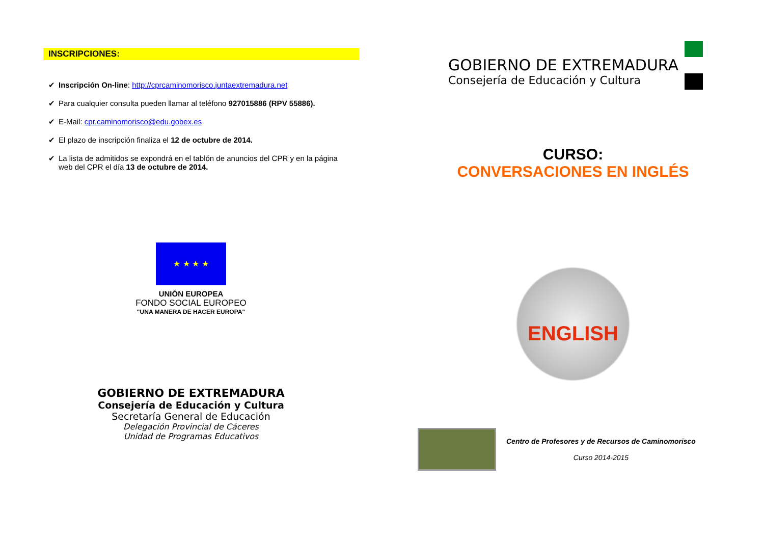INSCRIPCIONES:
✔ Inscripción On-line: http://cprcaminomorisco.juntaextremadura.net
✔ Para cualquier consulta pueden llamar al teléfono 927015886 (RPV 55886).
✔ E-Mail: cpr.caminomorisco@edu.gobex.es
✔ El plazo de inscripción finaliza el 12 de octubre de 2014.
✔ La lista de admitidos se expondrá en el tablón de anuncios del CPR y en la página web del CPR el día 13 de octubre de 2014.
★ ★ ★ ★
UNIÓN EUROPEA
FONDO SOCIAL EUROPEO
"UNA MANERA DE HACER EUROPA"
GOBIERNO DE EXTREMADURA
Consejería de Educación y Cultura
Secretaría General de Educación
Delegación Provincial de Cáceres
Unidad de Programas Educativos
GOBIERNO DE EXTREMADURA
Consejería de Educación y Cultura
CURSO:
CONVERSACIONES EN INGLÉS
ENGLISH
Centro de Profesores y de Recursos de Caminomorisco
Curso 2014-2015